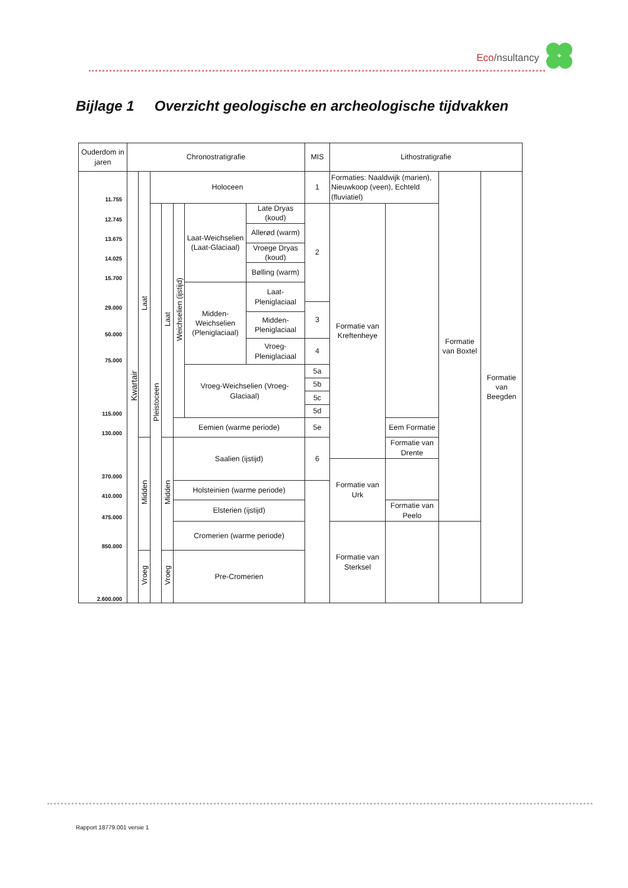Eco/nsultancy
Bijlage 1 Overzicht geologische en archeologische tijdvakken
| Ouderdom in jaren | Chronostratigrafie | | | | | | | MIS | Lithostratigrafie | | | |
| --- | --- | --- | --- | --- | --- | --- | --- | --- | --- | --- | --- | --- |
| 11.755 | Kwartair | Laat | Holoceen | | | | | 1 | Formaties: Naaldwijk (marien), Nieuwkoop (veen), Echteld (fluviatiel) | | Formatie van Boxtel | Formatie van Beegden |
| 12.745 | | | Pleistoceen | Laat | Weichselien (ijstijd) | Laat-Weichselien (Laat-Glaciaal) | Late Dryas (koud) | 2 | Formatie van Kreftenheye | | | |
| 13.675 | | | | | | | Allerød (warm) | | | | | |
| 14.025 | | | | | | | Vroege Dryas (koud) | | | | | |
| 15.700 | | | | | | | Bølling (warm) | | | | | |
| | | | | | | Midden-Weichselien (Pleniglaciaal) | Laat-Pleniglaciaal | | | | | |
| 29.000 | | | | | | | | 3 | | | | |
| 50.000 | | | | | | | Midden-Pleniglaciaal | | | | | |
| 75.000 | | | | | | | Vroeg-Pleniglaciaal | 4 | | | | |
| | | | | | | Vroeg-Weichselien (Vroeg-Glaciaal) | | 5a | | | | |
| | | | | | | | | 5b | | | | |
| | | | | | | | | 5c | | | | |
| 115.000 | | | | | | | | 5d | | | | |
| 130.000 | | | | | Eemien (warme periode) | | | 5e | | Eem Formatie | | |
| | | Midden | | Midden | Saalien (ijstijd) | | | 6 | | Formatie van Drente | | |
| 370.000 | | | | | | | | | Formatie van Urk | | | |
| 410.000 | | | | | Holsteinien (warme periode) | | | | | | | |
| 475.000 | | | | | Elsterien (ijstijd) | | | | | Formatie van Peelo | | |
| 850.000 | | | | | Cromerien (warme periode) | | | | Formatie van Sterksel | | | |
| 2.600.000 | | Vroeg | | Vroeg | Pre-Cromerien | | | | | | | |
Rapport 18779.001 versie 1